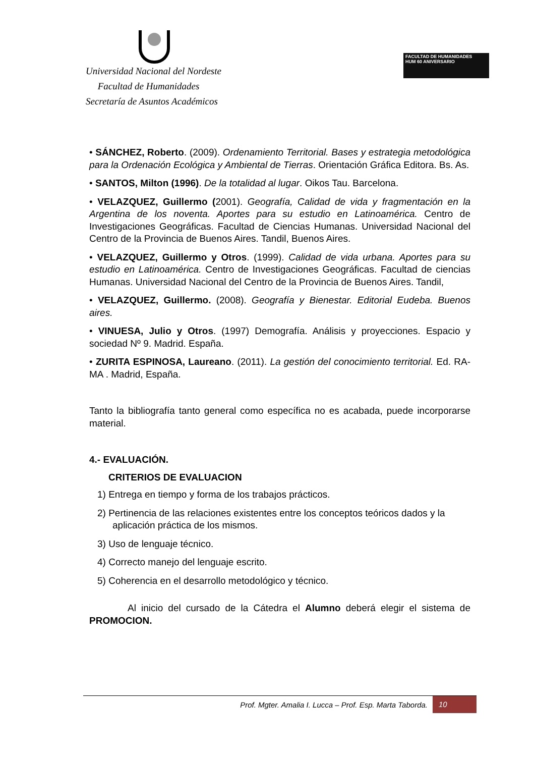Universidad Nacional del Nordeste
Facultad de Humanidades
Secretaría de Asuntos Académicos
FACULTAD DE HUMANIDADES
HUM 60 ANIVERSARIO
• SÁNCHEZ, Roberto. (2009). Ordenamiento Territorial. Bases y estrategia metodológica para la Ordenación Ecológica y Ambiental de Tierras. Orientación Gráfica Editora. Bs. As.
• SANTOS, Milton (1996). De la totalidad al lugar. Oikos Tau. Barcelona.
• VELAZQUEZ, Guillermo (2001). Geografía, Calidad de vida y fragmentación en la Argentina de los noventa. Aportes para su estudio en Latinoamérica. Centro de Investigaciones Geográficas. Facultad de Ciencias Humanas. Universidad Nacional del Centro de la Provincia de Buenos Aires. Tandil, Buenos Aires.
• VELAZQUEZ, Guillermo y Otros. (1999). Calidad de vida urbana. Aportes para su estudio en Latinoamérica. Centro de Investigaciones Geográficas. Facultad de ciencias Humanas. Universidad Nacional del Centro de la Provincia de Buenos Aires. Tandil,
• VELAZQUEZ, Guillermo. (2008). Geografía y Bienestar. Editorial Eudeba. Buenos aires.
• VINUESA, Julio y Otros. (1997) Demografía. Análisis y proyecciones. Espacio y sociedad Nº 9. Madrid. España.
• ZURITA ESPINOSA, Laureano. (2011). La gestión del conocimiento territorial. Ed. RA-MA . Madrid, España.
Tanto la bibliografía tanto general como específica no es acabada, puede incorporarse material.
4.- EVALUACIÓN.
CRITERIOS DE EVALUACION
1) Entrega en tiempo y forma de los trabajos prácticos.
2) Pertinencia de las relaciones existentes entre los conceptos teóricos dados y la aplicación práctica de los mismos.
3) Uso de lenguaje técnico.
4) Correcto manejo del lenguaje escrito.
5) Coherencia en el desarrollo metodológico y técnico.
Al inicio del cursado de la Cátedra el Alumno deberá elegir el sistema de PROMOCION.
Prof. Mgter. Amalia I. Lucca – Prof. Esp. Marta Taborda. 10